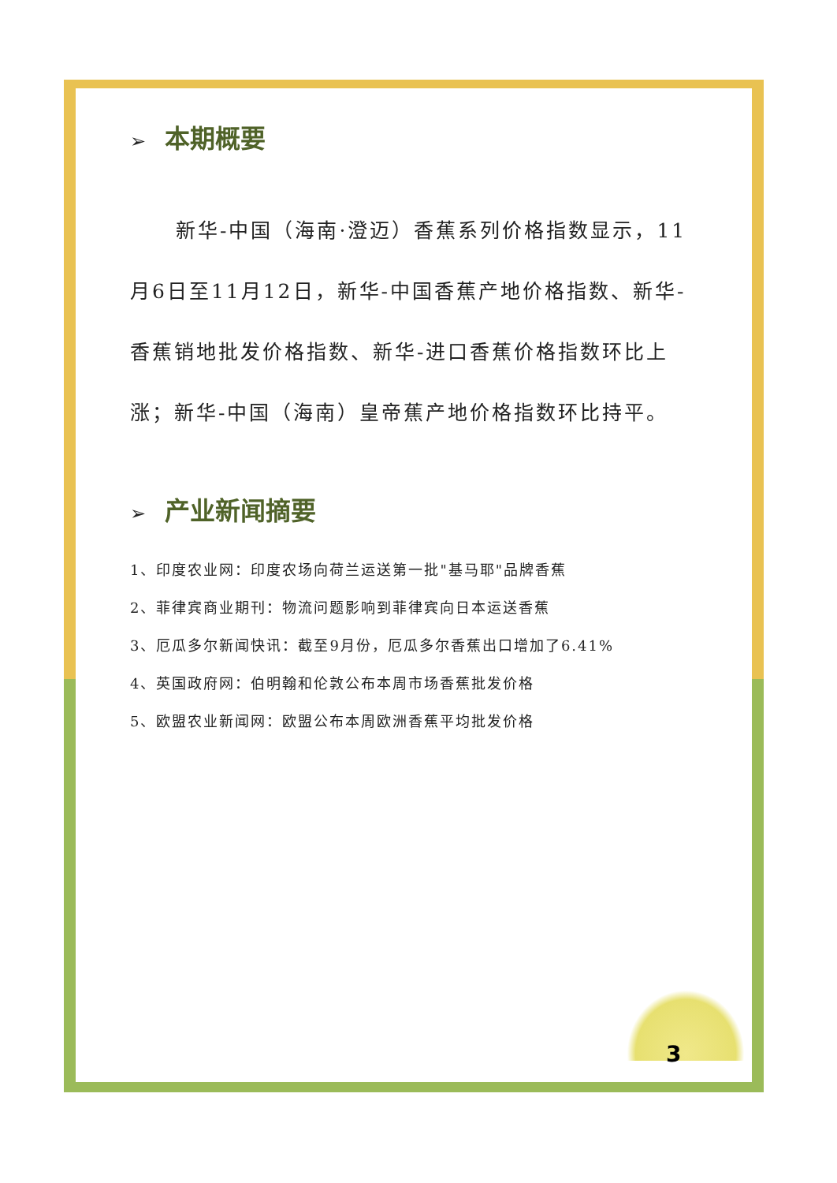➢ 本期概要
新华-中国（海南·澄迈）香蕉系列价格指数显示，11月6日至11月12日，新华-中国香蕉产地价格指数、新华-香蕉销地批发价格指数、新华-进口香蕉价格指数环比上涨；新华-中国（海南）皇帝蕉产地价格指数环比持平。
➢ 产业新闻摘要
1、印度农业网：印度农场向荷兰运送第一批"基马耶"品牌香蕉
2、菲律宾商业期刊：物流问题影响到菲律宾向日本运送香蕉
3、厄瓜多尔新闻快讯：截至9月份，厄瓜多尔香蕉出口增加了6.41%
4、英国政府网：伯明翰和伦敦公布本周市场香蕉批发价格
5、欧盟农业新闻网：欧盟公布本周欧洲香蕉平均批发价格
3